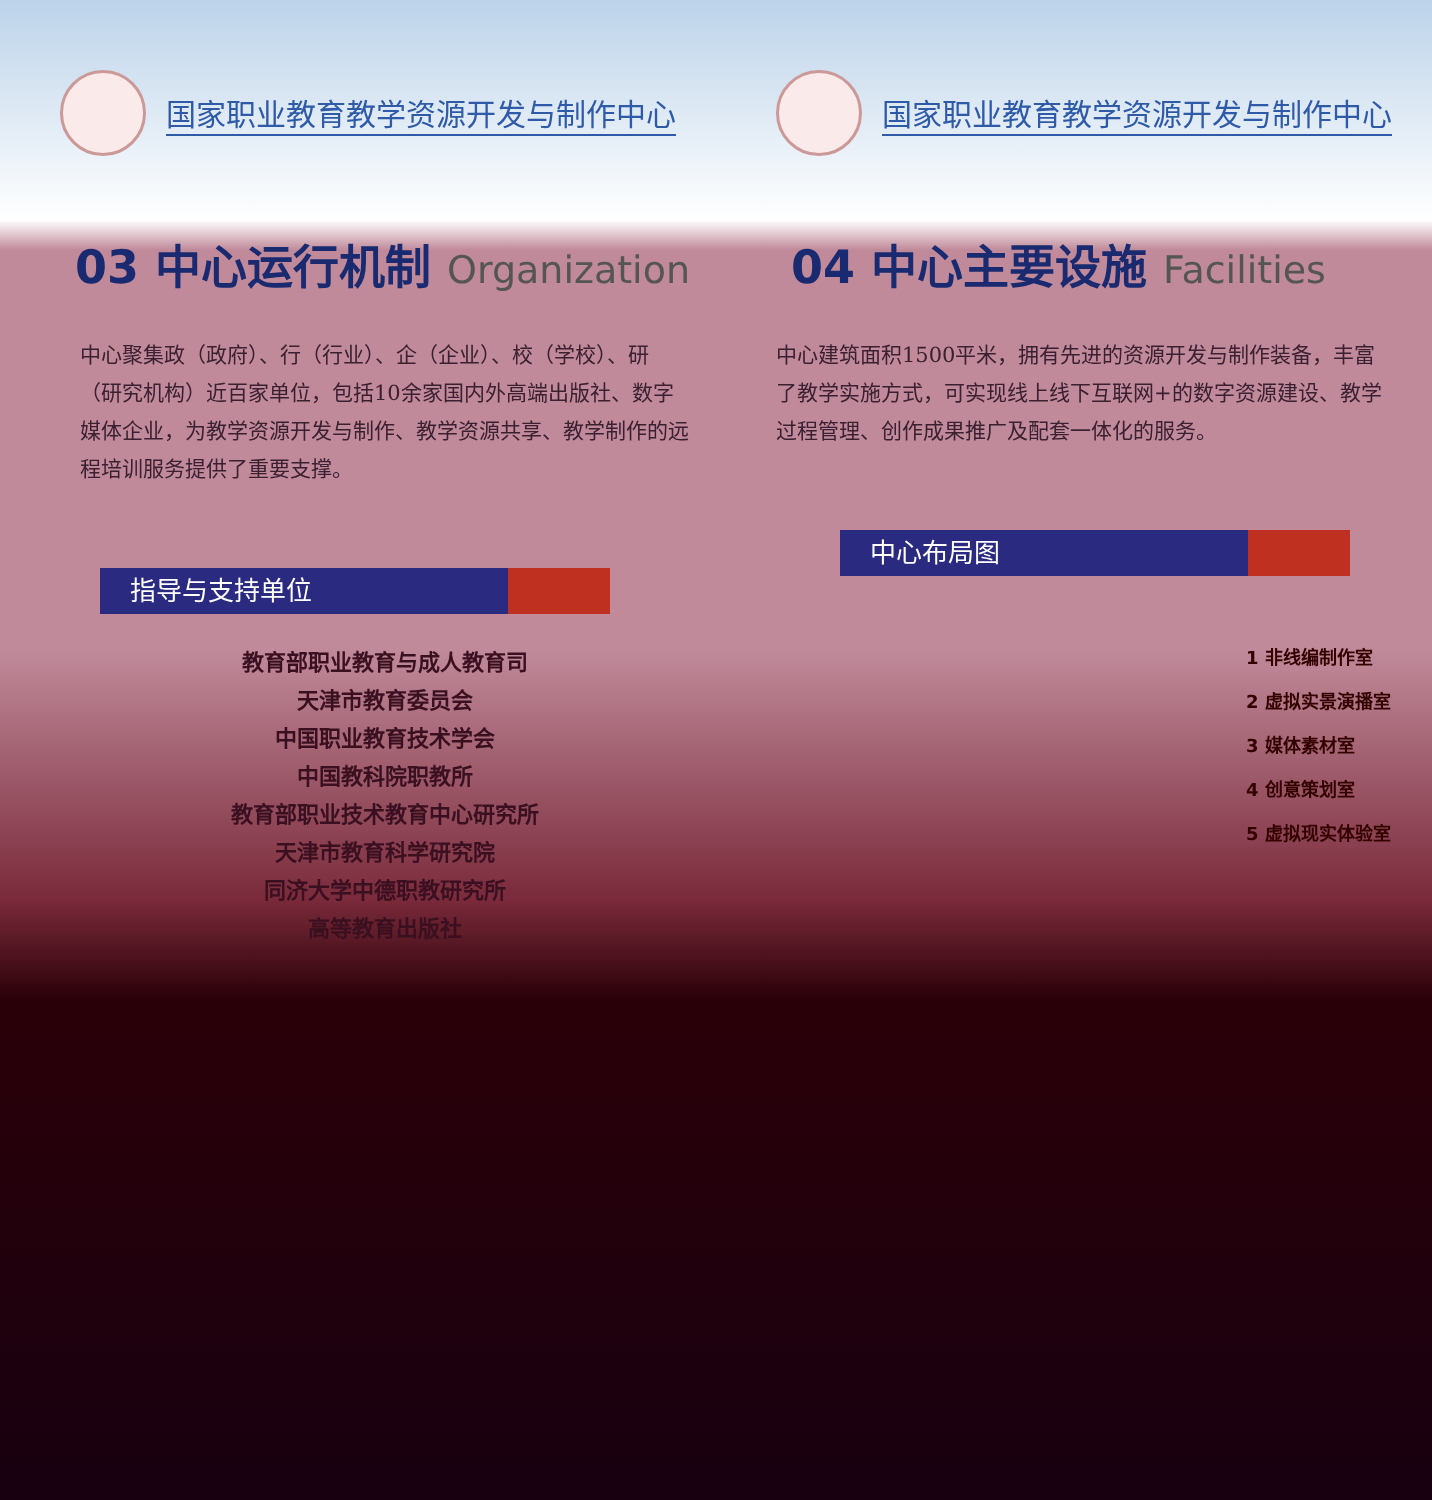国家职业教育教学资源开发与制作中心 国家职业教育教学资源开发与制作中心
03 中心运行机制 Organization
中心聚集政（政府）、行（行业）、企（企业）、校（学校）、研（研究机构）近百家单位，包括10余家国内外高端出版社、数字媒体企业，为教学资源开发与制作、教学资源共享、教学制作的远程培训服务提供了重要支撑。
指导与支持单位
教育部职业教育与成人教育司
天津市教育委员会
中国职业教育技术学会
中国教科院职教所
教育部职业技术教育中心研究所
天津市教育科学研究院
同济大学中德职教研究所
高等教育出版社
04 中心主要设施 Facilities
中心建筑面积1500平米，拥有先进的资源开发与制作装备，丰富了教学实施方式，可实现线上线下互联网+的数字资源建设、教学过程管理、创作成果推广及配套一体化的服务。
中心布局图
1 非线编制作室
2 虚拟实景演播室
3 媒体素材室
4 创意策划室
5 虚拟现实体验室